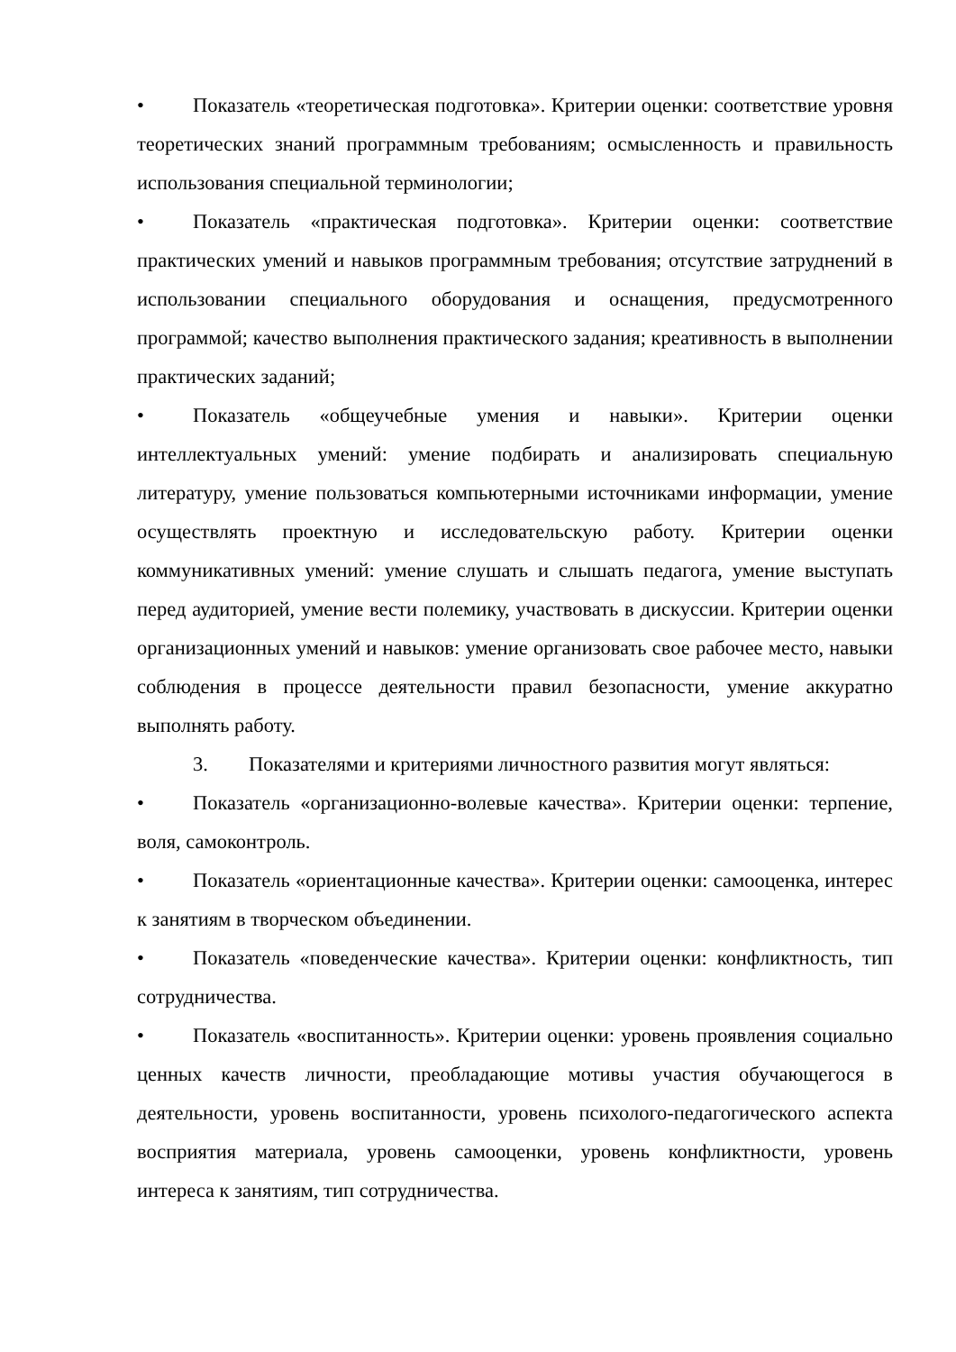• Показатель «теоретическая подготовка». Критерии оценки: соответствие уровня теоретических знаний программным требованиям; осмысленность и правильность использования специальной терминологии;
• Показатель «практическая подготовка». Критерии оценки: соответствие практических умений и навыков программным требования; отсутствие затруднений в использовании специального оборудования и оснащения, предусмотренного программой; качество выполнения практического задания; креативность в выполнении практических заданий;
• Показатель «общеучебные умения и навыки». Критерии оценки интеллектуальных умений: умение подбирать и анализировать специальную литературу, умение пользоваться компьютерными источниками информации, умение осуществлять проектную и исследовательскую работу. Критерии оценки коммуникативных умений: умение слушать и слышать педагога, умение выступать перед аудиторией, умение вести полемику, участвовать в дискуссии. Критерии оценки организационных умений и навыков: умение организовать свое рабочее место, навыки соблюдения в процессе деятельности правил безопасности, умение аккуратно выполнять работу.
3. Показателями и критериями личностного развития могут являться:
• Показатель «организационно-волевые качества». Критерии оценки: терпение, воля, самоконтроль.
• Показатель «ориентационные качества». Критерии оценки: самооценка, интерес к занятиям в творческом объединении.
• Показатель «поведенческие качества». Критерии оценки: конфликтность, тип сотрудничества.
• Показатель «воспитанность». Критерии оценки: уровень проявления социально ценных качеств личности, преобладающие мотивы участия обучающегося в деятельности, уровень воспитанности, уровень психолого-педагогического аспекта восприятия материала, уровень самооценки, уровень конфликтности, уровень интереса к занятиям, тип сотрудничества.